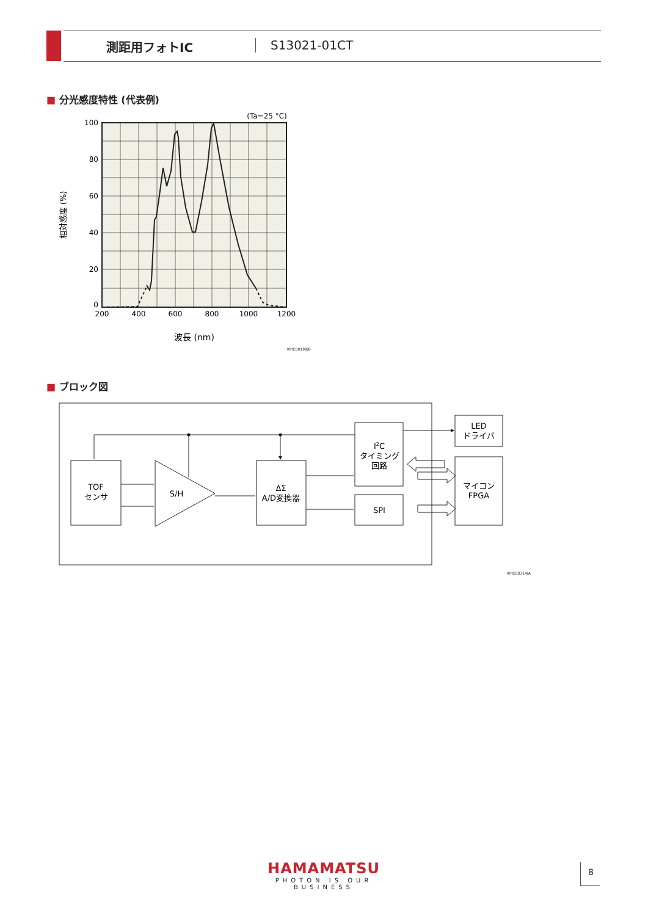測距用フォトIC S13021-01CT
■ 分光感度特性 (代表例)
100
80
60
40
20
0
200
400
600
800
1000
1200
波長 (nm)
(Ta=25 °C)
相対感度 (%)
KPICB0198JB
■ ブロック図
TOF
センサ
S/H
ΔΣ
A/D変換器
I2C
タイミング
回路
SPI
LED
ドライバ
マイコン
FPGA
KPICC0314JA
HAMAMATSU
PHOTON IS OUR BUSINESS
8